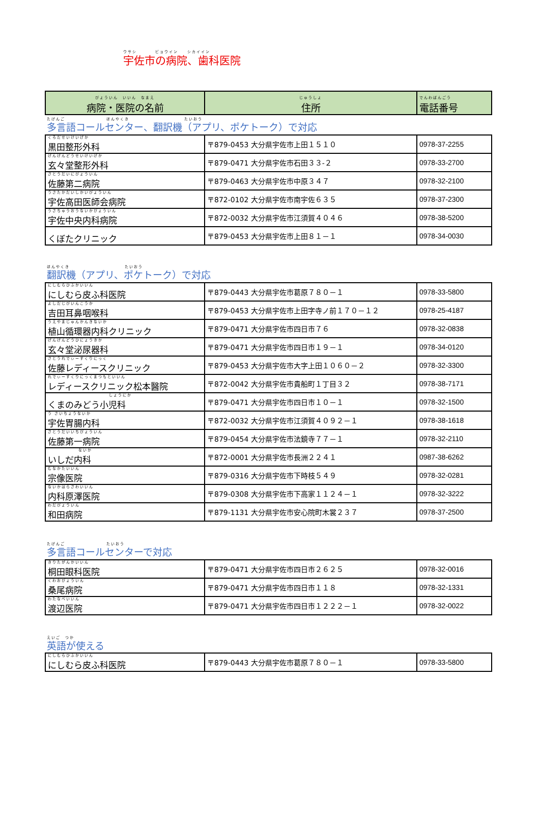ウサシ　　　　ビョウイン　　シカイイン
宇佐市の病院、歯科医院
| びょういん いいん なまえ 病院・医院の名前 | じゅうしょ 住所 | でんわばんごう 電話番号 |
| --- | --- | --- |
たげんご　　　　　　　　　ほんやくき　　　　　　　　　　　　たいおう
多言語コールセンター、翻訳機（アプリ、ポケトーク）で対応
| くろだせいけいげか 黒田整形外科 | 〒879-0453 大分県宇佐市上田１５１０ | 0978-37-2255 |
| げんげんどうせいけいげか 玄々堂整形外科 | 〒879-0471 大分県宇佐市石田３３-２ | 0978-33-2700 |
| さとうだいにびょういん 佐藤第二病院 | 〒879-0463 大分県宇佐市中原３４７ | 0978-32-2100 |
| うさたかだいしかいびょういん 宇佐高田医師会病院 | 〒872-0102 大分県宇佐市南宇佐６３５ | 0978-37-2300 |
| うさちゅうおうないかびょういん 宇佐中央内科病院 | 〒872-0032 大分県宇佐市江須賀４０４６ | 0978-38-5200 |
| くぼたクリニック | 〒879-0453 大分県宇佐市上田８１－１ | 0978-34-0030 |
ほんやくき　　　　　　　　　　　　たいおう
翻訳機（アプリ、ポケトーク）で対応
| にしむらひふかいいん にしむら皮ふ科医院 | 〒879-0443 大分県宇佐市葛原７８０－１ | 0978-33-5800 |
| よしだじびいんこうか 吉田耳鼻咽喉科 | 〒879-0453 大分県宇佐市上田字寺ノ前１７０－１２ | 0978-25-4187 |
| うえやまじゅんかんきないか 植山循環器内科クリニック | 〒879-0471 大分県宇佐市四日市７６ | 0978-32-0838 |
| げんげんどうひにょうきか 玄々堂泌尿器科 | 〒879-0471 大分県宇佐市四日市１９－１ | 0978-34-0120 |
| さとうれでぃーすくりにっく 佐藤レディースクリニック | 〒879-0453 大分県宇佐市大字上田１０６０－２ | 0978-32-3300 |
| れでぃーすくりにっくまつもといいん レディースクリニック松本醫院 | 〒872-0042 大分県宇佐市貴船町１丁目３２ | 0978-38-7171 |
| しょうにか くまのみどう小児科 | 〒879-0471 大分県宇佐市四日市１０－１ | 0978-32-1500 |
| う さいちょうないか 宇佐胃腸内科 | 〒872-0032 大分県宇佐市江須賀４０９２－１ | 0978-38-1618 |
| さとうだいいちびょういん 佐藤第一病院 | 〒879-0454 大分県宇佐市法鏡寺７７－１ | 0978-32-2110 |
| ないか いしだ内科 | 〒872-0001 大分県宇佐市長洲２２４１ | 0987-38-6262 |
| むなかたいいん 宗像医院 | 〒879-0316 大分県宇佐市下時枝５４９ | 0978-32-0281 |
| ないかはらさわいいん 内科原澤医院 | 〒879-0308 大分県宇佐市下高家１１２４－１ | 0978-32-3222 |
| わだびょういん 和田病院 | 〒879-1131 大分県宇佐市安心院町木裳２３７ | 0978-37-2500 |
たげんご　　　　　　　　　たいおう
多言語コールセンターで対応
| きりたがんかいいん 桐田眼科医院 | 〒879-0471 大分県宇佐市四日市２６２５ | 0978-32-0016 |
| くわおびょういん 桑尾病院 | 〒879-0471 大分県宇佐市四日市１１８ | 0978-32-1331 |
| わたなべいいん 渡辺医院 | 〒879-0471 大分県宇佐市四日市１２２２－１ | 0978-32-0022 |
えいご　つか
英語が使える
| にしむらひふかいいん にしむら皮ふ科医院 | 〒879-0443 大分県宇佐市葛原７８０－１ | 0978-33-5800 |